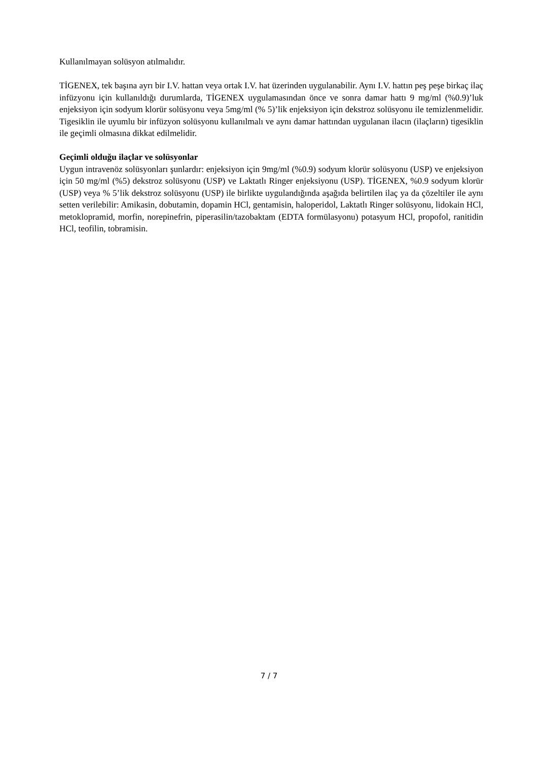Kullanılmayan solüsyon atılmalıdır.
TİGENEX, tek başına ayrı bir I.V. hattan veya ortak I.V. hat üzerinden uygulanabilir. Aynı I.V. hattın peş peşe birkaç ilaç infüzyonu için kullanıldığı durumlarda, TİGENEX uygulamasından önce ve sonra damar hattı 9 mg/ml (%0.9)’luk enjeksiyon için sodyum klorür solüsyonu veya 5mg/ml (% 5)’lik enjeksiyon için dekstroz solüsyonu ile temizlenmelidir. Tigesiklin ile uyumlu bir infüzyon solüsyonu kullanılmalı ve aynı damar hattından uygulanan ilacın (ilaçların) tigesiklin ile geçimli olmasına dikkat edilmelidir.
Geçimli olduğu ilaçlar ve solüsyonlar
Uygun intravenöz solüsyonları şunlardır: enjeksiyon için 9mg/ml (%0.9) sodyum klorür solüsyonu (USP) ve enjeksiyon için 50 mg/ml (%5) dekstroz solüsyonu (USP) ve Laktatlı Ringer enjeksiyonu (USP). TİGENEX, %0.9 sodyum klorür (USP) veya % 5’lik dekstroz solüsyonu (USP) ile birlikte uygulandığında aşağıda belirtilen ilaç ya da çözeltiler ile aynı setten verilebilir: Amikasin, dobutamin, dopamin HCl, gentamisin, haloperidol, Laktatlı Ringer solüsyonu, lidokain HCl, metoklopramid, morfin, norepinefrin, piperasilin/tazobaktam (EDTA formülasyonu) potasyum HCl, propofol, ranitidin HCl, teofilin, tobramisin.
7 / 7